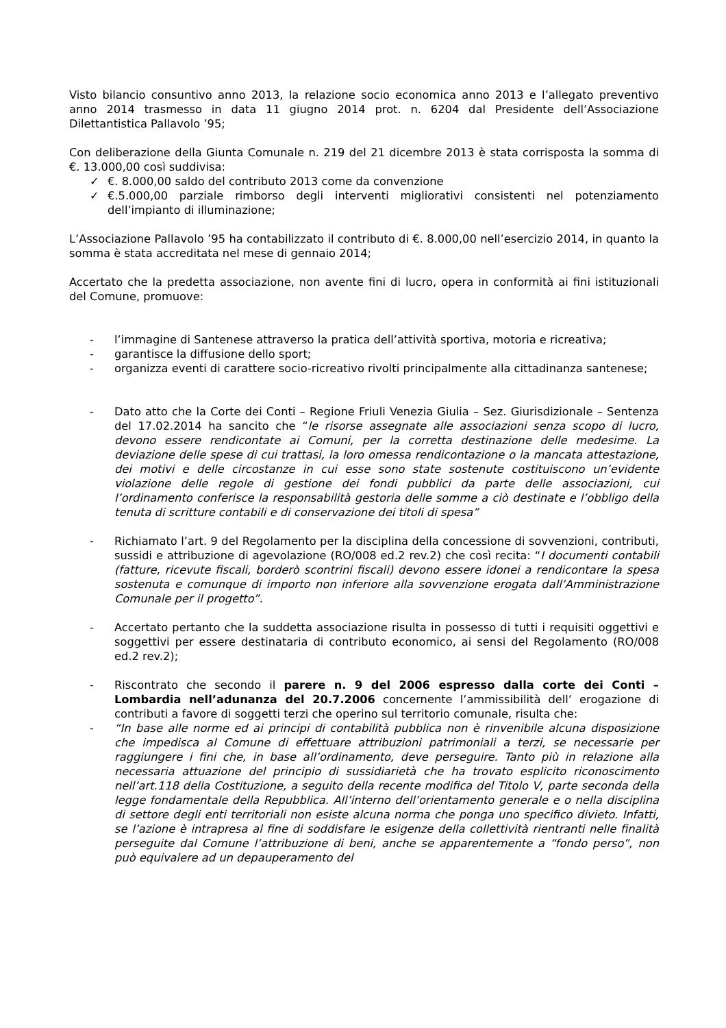Visto bilancio consuntivo anno 2013, la relazione socio economica anno 2013 e l’allegato preventivo anno 2014 trasmesso in data 11 giugno 2014 prot. n. 6204 dal Presidente dell’Associazione Dilettantistica Pallavolo ’95;
Con deliberazione della Giunta Comunale n. 219 del 21 dicembre 2013 è stata corrisposta la somma di €. 13.000,00 così suddivisa:
✓ €. 8.000,00 saldo del contributo 2013 come da convenzione
✓ €.5.000,00 parziale rimborso degli interventi migliorativi consistenti nel potenziamento dell’impianto di illuminazione;
L’Associazione Pallavolo ’95 ha contabilizzato il contributo di €. 8.000,00 nell’esercizio 2014, in quanto la somma è stata accreditata nel mese di gennaio 2014;
Accertato che la predetta associazione, non avente fini di lucro, opera in conformità ai fini istituzionali del Comune, promuove:
- l’immagine di Santenese attraverso la pratica dell’attività sportiva, motoria e ricreativa;
- garantisce la diffusione dello sport;
- organizza eventi di carattere socio-ricreativo rivolti principalmente alla cittadinanza santenese;
- Dato atto che la Corte dei Conti – Regione Friuli Venezia Giulia – Sez. Giurisdizionale – Sentenza del 17.02.2014 ha sancito che “le risorse assegnate alle associazioni senza scopo di lucro, devono essere rendicontate ai Comuni, per la corretta destinazione delle medesime. La deviazione delle spese di cui trattasi, la loro omessa rendicontazione o la mancata attestazione, dei motivi e delle circostanze in cui esse sono state sostenute costituiscono un’evidente violazione delle regole di gestione dei fondi pubblici da parte delle associazioni, cui l’ordinamento conferisce la responsabilità gestoria delle somme a ciò destinate e l’obbligo della tenuta di scritture contabili e di conservazione dei titoli di spesa”
- Richiamato l’art. 9 del Regolamento per la disciplina della concessione di sovvenzioni, contributi, sussidi e attribuzione di agevolazione (RO/008 ed.2 rev.2) che così recita: “I documenti contabili (fatture, ricevute fiscali, borderò scontrini fiscali) devono essere idonei a rendicontare la spesa sostenuta e comunque di importo non inferiore alla sovvenzione erogata dall’Amministrazione Comunale per il progetto”.
- Accertato pertanto che la suddetta associazione risulta in possesso di tutti i requisiti oggettivi e soggettivi per essere destinataria di contributo economico, ai sensi del Regolamento (RO/008 ed.2 rev.2);
- Riscontrato che secondo il parere n. 9 del 2006 espresso dalla corte dei Conti – Lombardia nell’adunanza del 20.7.2006 concernente l’ammissibilità dell’ erogazione di contributi a favore di soggetti terzi che operino sul territorio comunale, risulta che:
- “In base alle norme ed ai principi di contabilità pubblica non è rinvenibile alcuna disposizione che impedisca al Comune di effettuare attribuzioni patrimoniali a terzi, se necessarie per raggiungere i fini che, in base all’ordinamento, deve perseguire. Tanto più in relazione alla necessaria attuazione del principio di sussidiarietà che ha trovato esplicito riconoscimento nell’art.118 della Costituzione, a seguito della recente modifica del Titolo V, parte seconda della legge fondamentale della Repubblica. All’interno dell’orientamento generale e o nella disciplina di settore degli enti territoriali non esiste alcuna norma che ponga uno specifico divieto. Infatti, se l’azione è intrapresa al fine di soddisfare le esigenze della collettività rientranti nelle finalità perseguite dal Comune l’attribuzione di beni, anche se apparentemente a “fondo perso”, non può equivalere ad un depauperamento del